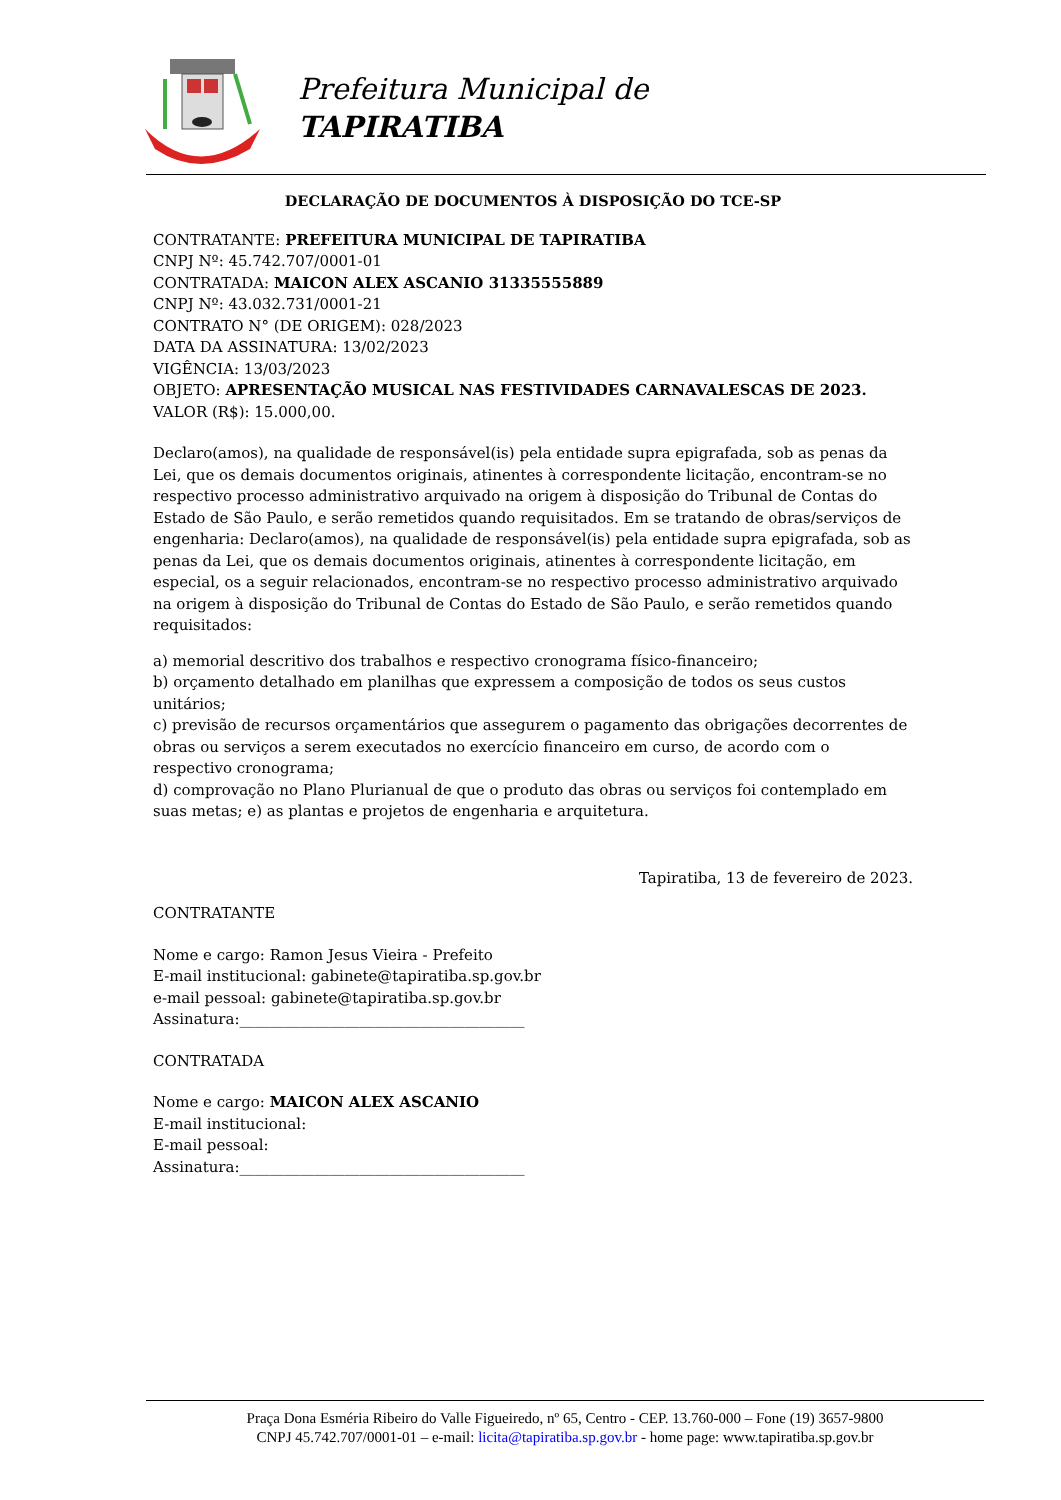Prefeitura Municipal de
TAPIRATIBA
DECLARAÇÃO DE DOCUMENTOS À DISPOSIÇÃO DO TCE-SP
CONTRATANTE: PREFEITURA MUNICIPAL DE TAPIRATIBA
CNPJ Nº: 45.742.707/0001-01
CONTRATADA: MAICON ALEX ASCANIO 31335555889
CNPJ Nº: 43.032.731/0001-21
CONTRATO N° (DE ORIGEM): 028/2023
DATA DA ASSINATURA: 13/02/2023
VIGÊNCIA: 13/03/2023
OBJETO: APRESENTAÇÃO MUSICAL NAS FESTIVIDADES CARNAVALESCAS DE 2023.
VALOR (R$): 15.000,00.
Declaro(amos), na qualidade de responsável(is) pela entidade supra epigrafada, sob as penas da Lei, que os demais documentos originais, atinentes à correspondente licitação, encontram-se no respectivo processo administrativo arquivado na origem à disposição do Tribunal de Contas do Estado de São Paulo, e serão remetidos quando requisitados. Em se tratando de obras/serviços de engenharia: Declaro(amos), na qualidade de responsável(is) pela entidade supra epigrafada, sob as penas da Lei, que os demais documentos originais, atinentes à correspondente licitação, em especial, os a seguir relacionados, encontram-se no respectivo processo administrativo arquivado na origem à disposição do Tribunal de Contas do Estado de São Paulo, e serão remetidos quando requisitados:
a) memorial descritivo dos trabalhos e respectivo cronograma físico-financeiro;
b) orçamento detalhado em planilhas que expressem a composição de todos os seus custos unitários;
c) previsão de recursos orçamentários que assegurem o pagamento das obrigações decorrentes de obras ou serviços a serem executados no exercício financeiro em curso, de acordo com o respectivo cronograma;
d) comprovação no Plano Plurianual de que o produto das obras ou serviços foi contemplado em suas metas; e) as plantas e projetos de engenharia e arquitetura.
Tapiratiba, 13 de fevereiro de 2023.
CONTRATANTE
Nome e cargo: Ramon Jesus Vieira - Prefeito
E-mail institucional: gabinete@tapiratiba.sp.gov.br
e-mail pessoal: gabinete@tapiratiba.sp.gov.br
Assinatura:______________________________________
CONTRATADA
Nome e cargo: MAICON ALEX ASCANIO
E-mail institucional:
E-mail pessoal:
Assinatura:______________________________________
Praça Dona Esméria Ribeiro do Valle Figueiredo, nº 65, Centro - CEP. 13.760-000 – Fone (19) 3657-9800
CNPJ 45.742.707/0001-01 – e-mail: licita@tapiratiba.sp.gov.br - home page: www.tapiratiba.sp.gov.br